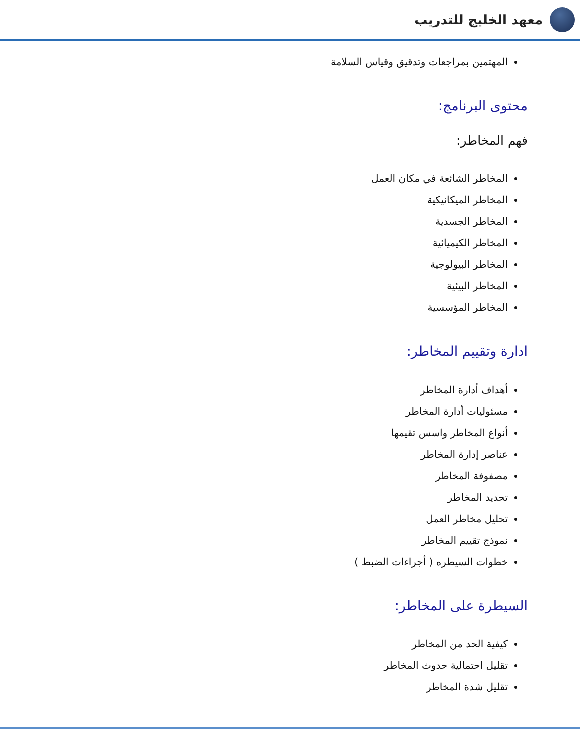معهد الخليج للتدريب
المهتمين بمراجعات وتدقيق وقياس السلامة
محتوى البرنامج:
فهم المخاطر:
المخاطر الشائعة في مكان العمل
المخاطر الميكانيكية
المخاطر الجسدية
المخاطر الكيميائية
المخاطر البيولوجية
المخاطر البيئية
المخاطر المؤسسية
ادارة وتقييم المخاطر:
أهداف أدارة المخاطر
مسئوليات أدارة المخاطر
أنواع المخاطر واسس تقيمها
عناصر إدارة المخاطر
مصفوفة المخاطر
تحديد المخاطر
تحليل مخاطر العمل
نموذج تقييم المخاطر
خطوات السيطره ( أجراءات الضبط )
السيطرة على المخاطر:
كيفية الحد من المخاطر
تقليل احتمالية حدوث المخاطر
تقليل شدة المخاطر